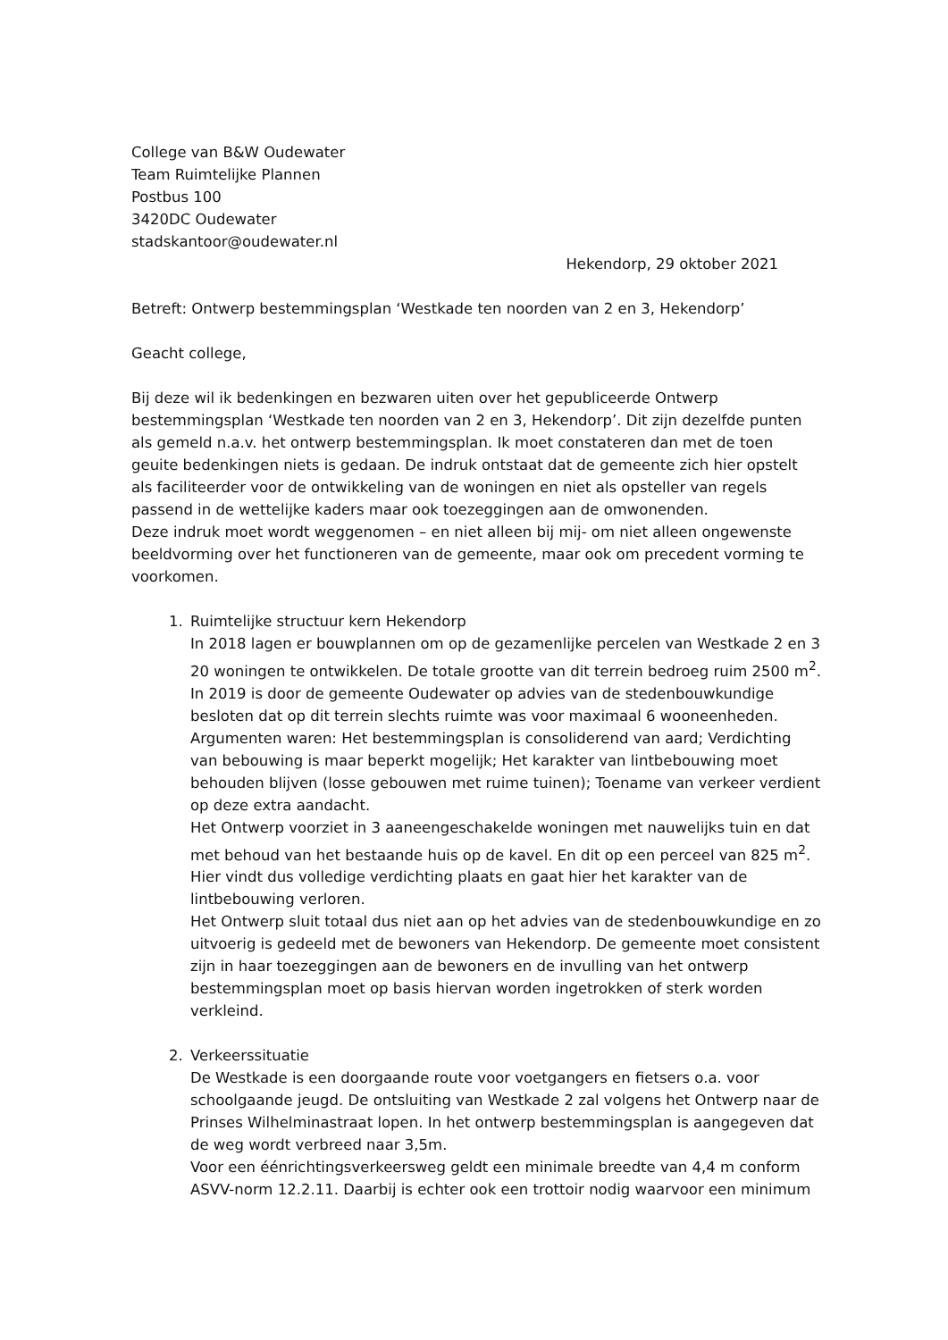College van B&W Oudewater
Team Ruimtelijke Plannen
Postbus 100
3420DC Oudewater
stadskantoor@oudewater.nl
Hekendorp, 29 oktober 2021
Betreft: Ontwerp bestemmingsplan ‘Westkade ten noorden van 2 en 3, Hekendorp’
Geacht college,
Bij deze wil ik bedenkingen en bezwaren uiten over het gepubliceerde Ontwerp bestemmingsplan ‘Westkade ten noorden van 2 en 3, Hekendorp’. Dit zijn dezelfde punten als gemeld n.a.v. het ontwerp bestemmingsplan. Ik moet constateren dan met de toen geuite bedenkingen niets is gedaan. De indruk ontstaat dat de gemeente zich hier opstelt als faciliteerder voor de ontwikkeling van de woningen en niet als opsteller van regels passend in de wettelijke kaders maar ook toezeggingen aan de omwonenden.
Deze indruk moet wordt weggenomen – en niet alleen bij mij- om niet alleen ongewenste beeldvorming over het functioneren van de gemeente, maar ook om precedent vorming te voorkomen.
1. Ruimtelijke structuur kern Hekendorp
In 2018 lagen er bouwplannen om op de gezamenlijke percelen van Westkade 2 en 3 20 woningen te ontwikkelen. De totale grootte van dit terrein bedroeg ruim 2500 m<sup>2</sup>. In 2019 is door de gemeente Oudewater op advies van de stedenbouwkundige besloten dat op dit terrein slechts ruimte was voor maximaal 6 wooneenheden. Argumenten waren: Het bestemmingsplan is consoliderend van aard; Verdichting van bebouwing is maar beperkt mogelijk; Het karakter van lintbebouwing moet behouden blijven (losse gebouwen met ruime tuinen); Toename van verkeer verdient op deze extra aandacht.
Het Ontwerp voorziet in 3 aaneengeschakelde woningen met nauwelijks tuin en dat met behoud van het bestaande huis op de kavel. En dit op een perceel van 825 m<sup>2</sup>. Hier vindt dus volledige verdichting plaats en gaat hier het karakter van de lintbebouwing verloren.
Het Ontwerp sluit totaal dus niet aan op het advies van de stedenbouwkundige en zo uitvoerig is gedeeld met de bewoners van Hekendorp. De gemeente moet consistent zijn in haar toezeggingen aan de bewoners en de invulling van het ontwerp bestemmingsplan moet op basis hiervan worden ingetrokken of sterk worden verkleind.
2. Verkeerssituatie
De Westkade is een doorgaande route voor voetgangers en fietsers o.a. voor schoolgaande jeugd. De ontsluiting van Westkade 2 zal volgens het Ontwerp naar de Prinses Wilhelminastraat lopen. In het ontwerp bestemmingsplan is aangegeven dat de weg wordt verbreed naar 3,5m.
Voor een éénrichtingsverkeersweg geldt een minimale breedte van 4,4 m conform ASVV-norm 12.2.11. Daarbij is echter ook een trottoir nodig waarvoor een minimum